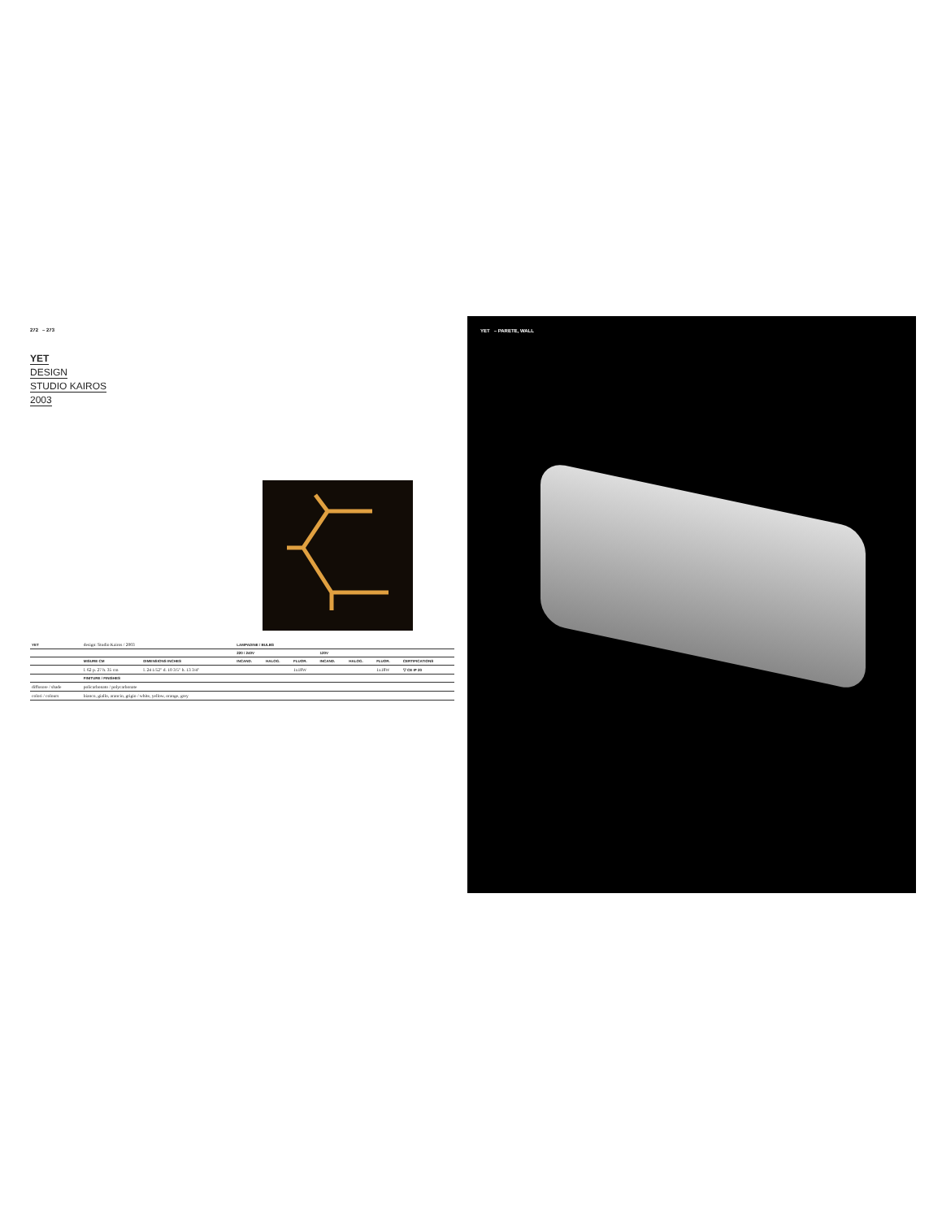272 – 273
YET
DESIGN
STUDIO KAIROS
2003
| YET | design: Studio Kairos / 2003 | | LAMPADINE / BULBS | | | | | | |
| | | | 220 / 240V | | | 120V | | | |
| | MISURE CM | DIMENSIONS INCHES | INCAND. | HALOG. | FLUOR. | INCAND. | HALOG. | FLUOR. | CERTIFICATIONS |
| | l. 62 p. 27 h. 35 cm | l. 24 1/52" d. 10 3/5" h. 13 3/4" | | | 1x18W | | | 1x18W | ▽ CE IP 20 |
| | FINITURE / FINISHES | | | | | | | | |
| diffusore / shade | policarbonato / polycarbonate | | | | | | | | |
| colori / colours | bianco, giallo, arancio, grigio / white, yellow, orange, grey | | | | | | | | |
YET – PARETE, WALL